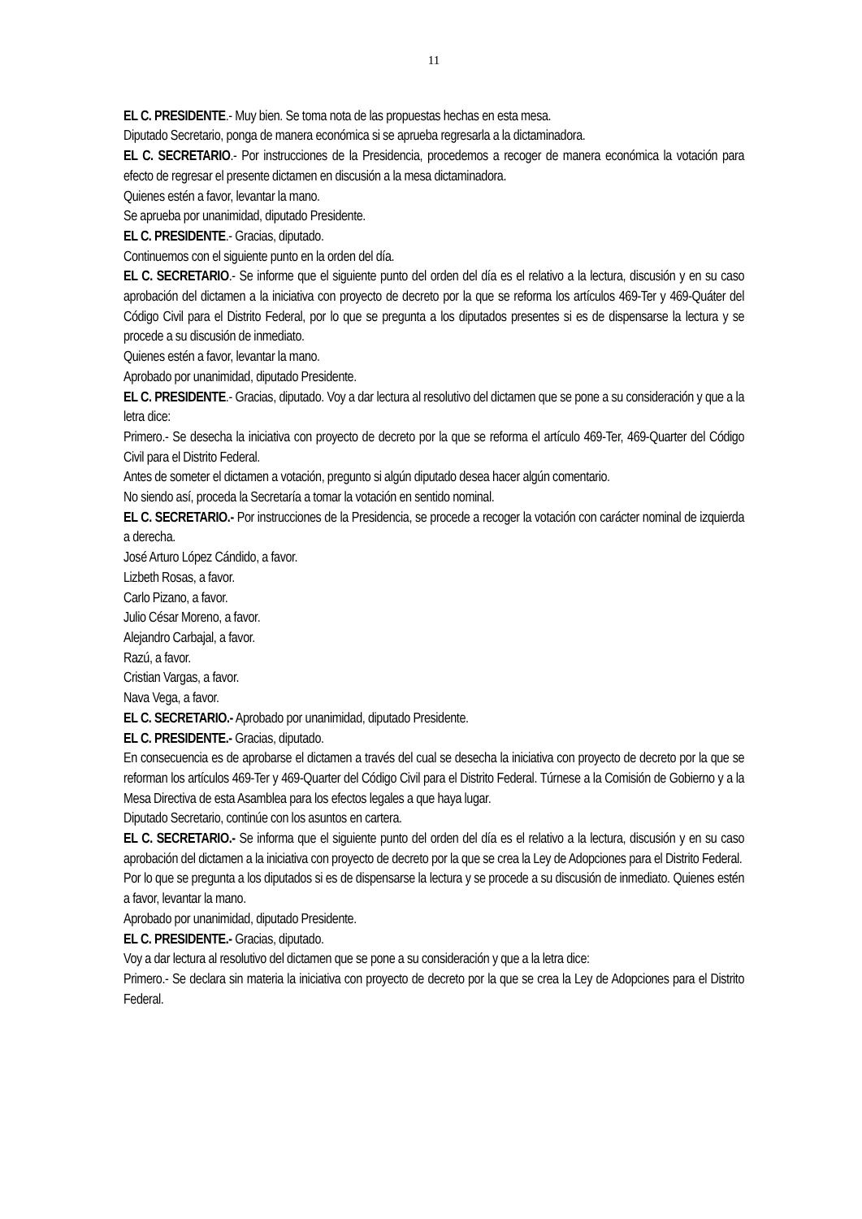11
EL C. PRESIDENTE.- Muy bien. Se toma nota de las propuestas hechas en esta mesa.
Diputado Secretario, ponga de manera económica si se aprueba regresarla a la dictaminadora.
EL C. SECRETARIO.- Por instrucciones de la Presidencia, procedemos a recoger de manera económica la votación para efecto de regresar el presente dictamen en discusión a la mesa dictaminadora.
Quienes estén a favor, levantar la mano.
Se aprueba por unanimidad, diputado Presidente.
EL C. PRESIDENTE.- Gracias, diputado.
Continuemos con el siguiente punto en la orden del día.
EL C. SECRETARIO.- Se informe que el siguiente punto del orden del día es el relativo a la lectura, discusión y en su caso aprobación del dictamen a la iniciativa con proyecto de decreto por la que se reforma los artículos 469-Ter y 469-Quáter del Código Civil para el Distrito Federal, por lo que se pregunta a los diputados presentes si es de dispensarse la lectura y se procede a su discusión de inmediato.
Quienes estén a favor, levantar la mano.
Aprobado por unanimidad, diputado Presidente.
EL C. PRESIDENTE.- Gracias, diputado. Voy a dar lectura al resolutivo del dictamen que se pone a su consideración y que a la letra dice:
Primero.- Se desecha la iniciativa con proyecto de decreto por la que se reforma el artículo 469-Ter, 469-Quarter del Código Civil para el Distrito Federal.
Antes de someter el dictamen a votación, pregunto si algún diputado desea hacer algún comentario.
No siendo así, proceda la Secretaría a tomar la votación en sentido nominal.
EL C. SECRETARIO.- Por instrucciones de la Presidencia, se procede a recoger la votación con carácter nominal de izquierda a derecha.
José Arturo López Cándido, a favor.
Lizbeth Rosas, a favor.
Carlo Pizano, a favor.
Julio César Moreno, a favor.
Alejandro Carbajal, a favor.
Razú, a favor.
Cristian Vargas, a favor.
Nava Vega, a favor.
EL C. SECRETARIO.- Aprobado por unanimidad, diputado Presidente.
EL C. PRESIDENTE.- Gracias, diputado.
En consecuencia es de aprobarse el dictamen a través del cual se desecha la iniciativa con proyecto de decreto por la que se reforman los artículos 469-Ter y 469-Quarter del Código Civil para el Distrito Federal. Túrnese a la Comisión de Gobierno y a la Mesa Directiva de esta Asamblea para los efectos legales a que haya lugar.
Diputado Secretario, continúe con los asuntos en cartera.
EL C. SECRETARIO.- Se informa que el siguiente punto del orden del día es el relativo a la lectura, discusión y en su caso aprobación del dictamen a la iniciativa con proyecto de decreto por la que se crea la Ley de Adopciones para el Distrito Federal.
Por lo que se pregunta a los diputados si es de dispensarse la lectura y se procede a su discusión de inmediato. Quienes estén a favor, levantar la mano.
Aprobado por unanimidad, diputado Presidente.
EL C. PRESIDENTE.- Gracias, diputado.
Voy a dar lectura al resolutivo del dictamen que se pone a su consideración y que a la letra dice:
Primero.- Se declara sin materia la iniciativa con proyecto de decreto por la que se crea la Ley de Adopciones para el Distrito Federal.